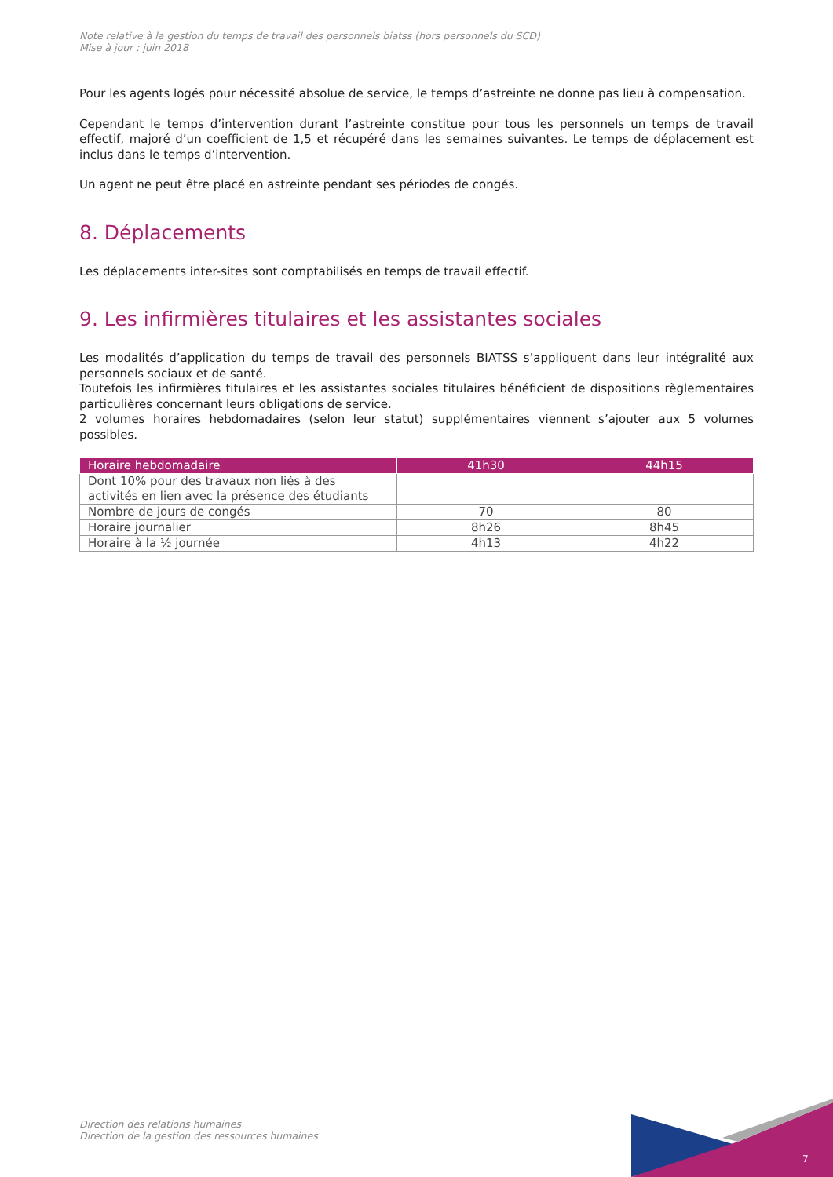Note relative à la gestion du temps de travail des personnels biatss (hors personnels du SCD)
Mise à jour : juin 2018
Pour les agents logés pour nécessité absolue de service, le temps d’astreinte ne donne pas lieu à compensation.
Cependant le temps d’intervention durant l’astreinte constitue pour tous les personnels un temps de travail effectif, majoré d’un coefficient de 1,5 et récupéré dans les semaines suivantes. Le temps de déplacement est inclus dans le temps d’intervention.
Un agent ne peut être placé en astreinte pendant ses périodes de congés.
8. Déplacements
Les déplacements inter-sites sont comptabilisés en temps de travail effectif.
9. Les infirmières titulaires et les assistantes sociales
Les modalités d’application du temps de travail des personnels BIATSS s’appliquent dans leur intégralité aux personnels sociaux et de santé.
Toutefois les infirmières titulaires et les assistantes sociales titulaires bénéficient de dispositions règlementaires particulières concernant leurs obligations de service.
2 volumes horaires hebdomadaires (selon leur statut) supplémentaires viennent s’ajouter aux 5 volumes possibles.
| Horaire hebdomadaire | 41h30 | 44h15 |
| --- | --- | --- |
| Dont 10% pour des travaux non liés à des activités en lien avec la présence des étudiants | | |
| Nombre de jours de congés | 70 | 80 |
| Horaire journalier | 8h26 | 8h45 |
| Horaire à la ½ journée | 4h13 | 4h22 |
Direction des relations humaines
Direction de la gestion des ressources humaines
7